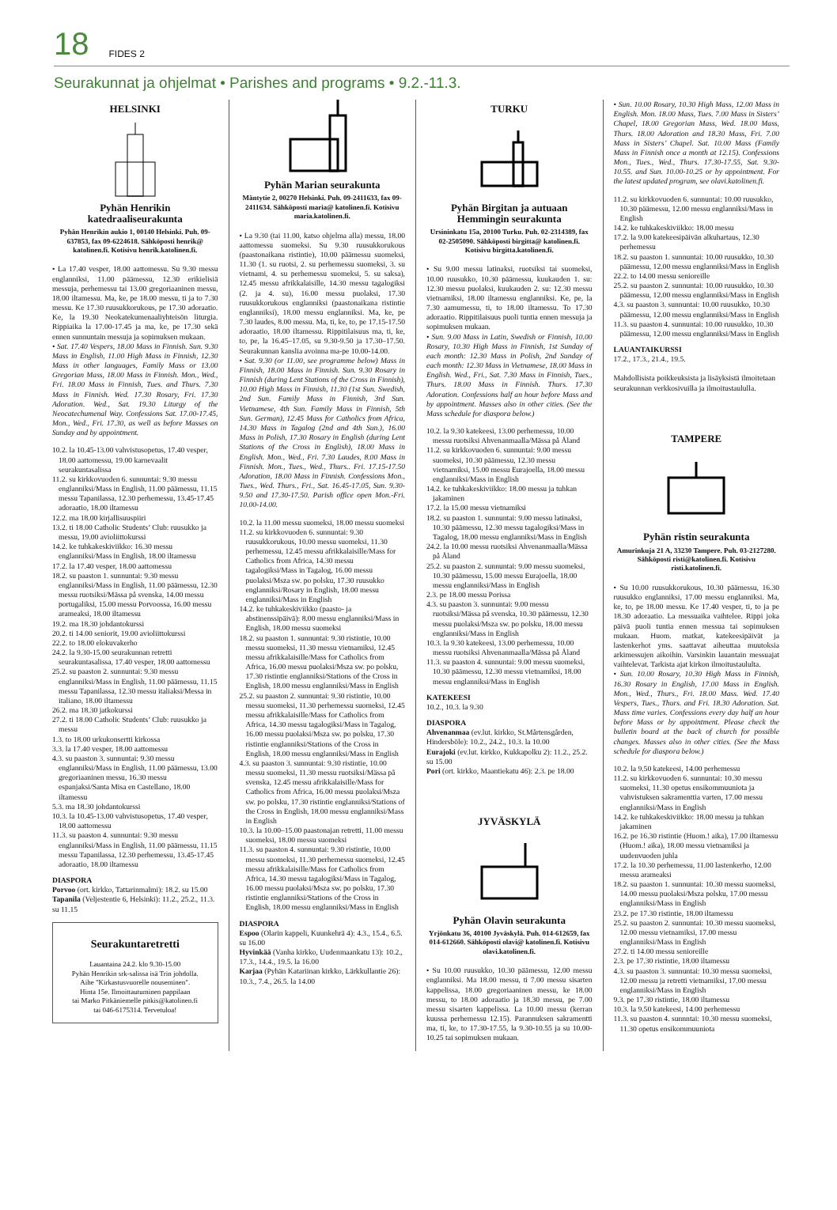18 FIDES 2
Seurakunnat ja ohjelmat • Parishes and programs • 9.2.-11.3.
HELSINKI
Pyhän Henrikin katedraaliseurakunta
Pyhän Henrikin aukio 1, 00140 Helsinki. Puh. 09-637853, fax 09-6224618. Sähköposti henrik@ katolinen.fi. Kotisivu henrik.katolinen.fi.
• La 17.40 vesper, 18.00 aattomessu. Su 9.30 messu englanniksi, 11.00 päämessu, 12.30 erikielisiä messuja, perhemessu tai 13.00 gregoriaaninen messu, 18.00 iltamessu. Ma, ke, pe 18.00 messu, ti ja to 7.30 messu. Ke 17.30 ruusukkorukous, pe 17.30 adoraatio. Ke, la 19.30 Neokatekumenaaliyhteisön liturgia. Rippiaika la 17.00-17.45 ja ma, ke, pe 17.30 sekä ennen sunnuntain messuja ja sopimuksen mukaan.
• Sat. 17.40 Vespers, 18.00 Mass in Finnish. Sun. 9.30 Mass in English, 11.00 High Mass in Finnish, 12.30 Mass in other languages, Family Mass or 13.00 Gregorian Mass, 18.00 Mass in Finnish. Mon., Wed., Fri. 18.00 Mass in Finnish, Tues. and Thurs. 7.30 Mass in Finnish. Wed. 17.30 Rosary, Fri. 17.30 Adoration. Wed., Sat. 19.30 Liturgy of the Neocatechumenal Way. Confessions Sat. 17.00-17.45, Mon., Wed., Fri. 17.30, as well as before Masses on Sunday and by appointment.
10.2. la 10.45-13.00 vahvistusopetus, 17.40 vesper, 18.00 aattomessu, 19.00 karnevaalit seurakuntasalissa
11.2. su kirkkovuoden 6. sunnuntai: 9.30 messu englanniksi/Mass in English, 11.00 päämessu, 11.15 messu Tapanilassa, 12.30 perhemessu, 13.45-17.45 adoraatio, 18.00 iltamessu
12.2. ma 18.00 kirjallisuuspiiri
13.2. ti 18.00 Catholic Students’ Club: ruusukko ja messu, 19.00 avioliittokurssi
14.2. ke tuhkakeskiviikko: 16.30 messu englanniksi/Mass in English, 18.00 iltamessu
17.2. la 17.40 vesper, 18.00 aattomessu
18.2. su paaston 1. sunnuntai: 9.30 messu englanniksi/Mass in English, 11.00 päämessu, 12.30 messu ruotsiksi/Mässa på svenska, 14.00 messu portugaliksi, 15.00 messu Porvoossa, 16.00 messu arameaksi, 18.00 iltamessu
19.2. ma 18.30 johdantokurssi
20.2. ti 14.00 seniorit, 19.00 avioliittokurssi
22.2. to 18.00 elokuvakerho
24.2. la 9.30-15.00 seurakunnan retretti seurakuntasalissa, 17.40 vesper, 18.00 aattomessu
25.2. su paaston 2. sunnuntai: 9.30 messu englanniksi/Mass in English, 11.00 päämessu, 11.15 messu Tapanilassa, 12.30 messu italiaksi/Messa in italiano, 18.00 iltamessu
26.2. ma 18.30 jatkokurssi
27.2. ti 18.00 Catholic Students’ Club: ruusukko ja messu
1.3. to 18.00 urkukonsertti kirkossa
3.3. la 17.40 vesper, 18.00 aattomessu
4.3. su paaston 3. sunnuntai: 9.30 messu englanniksi/Mass in English, 11.00 päämessu, 13.00 gregoriaaninen messu, 16.30 messu espanjaksi/Santa Misa en Castellano, 18.00 iltamessu
5.3. ma 18.30 johdantokurssi
10.3. la 10.45-13.00 vahvistusopetus, 17.40 vesper, 18.00 aattomessu
11.3. su paaston 4. sunnuntai: 9.30 messu englanniksi/Mass in English, 11.00 päämessu, 11.15 messu Tapanilassa, 12.30 perhemessu, 13.45-17.45 adoraatio, 18.00 iltamessu
DIASPORA
Porvoo (ort. kirkko, Tattarinmalmi): 18.2. su 15.00
Tapanila (Veljestentie 6, Helsinki): 11.2., 25.2., 11.3. su 11.15
Seurakuntaretretti
Lauantaina 24.2. klo 9.30-15.00
Pyhän Henrikin srk-salissa isä Trin johdolla.
Aihe "Kirkastusvuorelle nouseminen".
Hinta 15e. Ilmoittautuminen pappilaan
tai Marko Pitkäniemelle pitkis@katolinen.fi
tai 046-6175314. Tervetuloa!
Pyhän Marian seurakunta
Mäntytie 2, 00270 Helsinki. Puh. 09-2411633, fax 09-2411634. Sähköposti maria@ katolinen.fi. Kotisivu maria.katolinen.fi.
• La 9.30 (tai 11.00, katso ohjelma alla) messu, 18.00 aattomessu suomeksi. Su 9.30 ruusukkorukous (paastonaikana ristintie), 10.00 päämessu suomeksi, 11.30 (1. su ruotsi, 2. su perhemessu suomeksi, 3. su vietnami, 4. su perhemessu suomeksi, 5. su saksa), 12.45 messu afrikkalaisille, 14.30 messu tagalogiksi (2. ja 4. su), 16.00 messu puolaksi, 17.30 ruusukkorukous englanniksi (paastonaikana ristintie englanniksi), 18.00 messu englanniksi. Ma, ke, pe 7.30 laudes, 8.00 messu. Ma, ti, ke, to, pe 17.15-17.50 adoraatio, 18.00 iltamessu. Rippitilaisuus ma, ti, ke, to, pe, la 16.45–17.05, su 9.30-9.50 ja 17.30–17.50. Seurakunnan kanslia avoinna ma-pe 10.00-14.00.
• Sat. 9.30 (or 11.00, see programme below) Mass in Finnish, 18.00 Mass in Finnish. Sun. 9.30 Rosary in Finnish (during Lent Stations of the Cross in Finnish), 10.00 High Mass in Finnish, 11.30 (1st Sun. Swedish, 2nd Sun. Family Mass in Finnish, 3rd Sun. Vietnamese, 4th Sun. Family Mass in Finnish, 5th Sun. German), 12.45 Mass for Catholics from Africa, 14.30 Mass in Tagalog (2nd and 4th Sun.), 16.00 Mass in Polish, 17.30 Rosary in English (during Lent Stations of the Cross in English), 18.00 Mass in English. Mon., Wed., Fri. 7.30 Laudes, 8.00 Mass in Finnish. Mon., Tues., Wed., Thurs.. Fri. 17.15-17.50 Adoration, 18.00 Mass in Finnish. Confessions Mon., Tues., Wed. Thurs., Fri., Sat. 16.45-17.05, Sun. 9.30-9.50 and 17.30-17.50. Parish office open Mon.-Fri. 10.00-14.00.
10.2. la 11.00 messu suomeksi, 18.00 messu suomeksi
11.2. su kirkkovuoden 6. sunnuntai: 9.30 ruusukkorukous, 10.00 messu suomeksi, 11.30 perhemessu, 12.45 messu afrikkalaisille/Mass for Catholics from Africa, 14.30 messu tagalogiksi/Mass in Tagalog, 16.00 messu puolaksi/Msza sw. po polsku, 17.30 ruusukko englanniksi/Rosary in English, 18.00 messu englanniksi/Mass in English
14.2. ke tuhkakeskiviikko (paasto- ja abstinenssipäivä): 8.00 messu englanniksi/Mass in English, 18.00 messu suomeksi
18.2. su paaston 1. sunnuntai: 9.30 ristintie, 10.00 messu suomeksi, 11.30 messu vietnamiksi, 12.45 messu afrikkalaisille/Mass for Catholics from Africa, 16.00 messu puolaksi/Msza sw. po polsku, 17.30 ristintie englanniksi/Stations of the Cross in English, 18.00 messu englanniksi/Mass in English
25.2. su paaston 2. sunnuntai: 9.30 ristintie, 10.00 messu suomeksi, 11.30 perhemessu suomeksi, 12.45 messu afrikkalaisille/Mass for Catholics from Africa, 14.30 messu tagalogiksi/Mass in Tagalog, 16.00 messu puolaksi/Msza sw. po polsku, 17.30 ristintie englanniksi/Stations of the Cross in English, 18.00 messu englanniksi/Mass in English
4.3. su paaston 3. sunnuntai: 9.30 ristintie, 10.00 messu suomeksi, 11.30 messu ruotsiksi/Mässa på svenska, 12.45 messu afrikkalaisille/Mass for Catholics from Africa, 16.00 messu puolaksi/Msza sw. po polsku, 17.30 ristintie englanniksi/Stations of the Cross in English, 18.00 messu englanniksi/Mass in English
10.3. la 10.00–15.00 paastonajan retretti, 11.00 messu suomeksi, 18.00 messu suomeksi
11.3. su paaston 4. sunnuntai: 9.30 ristintie, 10.00 messu suomeksi, 11.30 perhemessu suomeksi, 12.45 messu afrikkalaisille/Mass for Catholics from Africa, 14.30 messu tagalogiksi/Mass in Tagalog, 16.00 messu puolaksi/Msza sw. po polsku, 17.30 ristintie englanniksi/Stations of the Cross in English, 18.00 messu englanniksi/Mass in English
DIASPORA
Espoo (Olarin kappeli, Kuunkehrä 4): 4.3., 15.4., 6.5. su 16.00
Hyvinkää (Vanha kirkko, Uudenmaankatu 13): 10.2., 17.3., 14.4., 19.5. la 16.00
Karjaa (Pyhän Katariinan kirkko, Lärkkullantie 26): 10.3., 7.4., 26.5. la 14.00
TURKU
Pyhän Birgitan ja autuaan Hemmingin seurakunta
Ursininkatu 15a, 20100 Turku. Puh. 02-2314389, fax 02-2505090. Sähköposti birgitta@ katolinen.fi. Kotisivu birgitta.katolinen.fi.
• Su 9.00 messu latinaksi, ruotsiksi tai suomeksi, 10.00 ruusukko, 10.30 päämessu, kuukauden 1. su: 12.30 messu puolaksi, kuukauden 2. su: 12.30 messu vietnamiksi, 18.00 iltamessu englanniksi. Ke, pe, la 7.30 aamumessu, ti, to 18.00 iltamessu. To 17.30 adoraatio. Rippitilaisuus puoli tuntia ennen messuja ja sopimuksen mukaan.
• Sun. 9.00 Mass in Latin, Swedish or Finnish, 10.00 Rosary, 10.30 High Mass in Finnish, 1st Sunday of each month: 12.30 Mass in Polish, 2nd Sunday of each month: 12.30 Mass in Vietnamese, 18.00 Mass in English. Wed., Fri., Sat. 7.30 Mass in Finnish, Tues., Thurs. 18.00 Mass in Finnish. Thurs. 17.30 Adoration. Confessions half an hour before Mass and by appointment. Masses also in other cities. (See the Mass schedule for diaspora below.)
10.2. la 9.30 katekeesi, 13.00 perhemessu, 10.00 messu ruotsiksi Ahvenanmaalla/Mässa på Åland
11.2. su kirkkovuoden 6. sunnuntai: 9.00 messu suomeksi, 10.30 päämessu, 12.30 messu vietnamiksi, 15.00 messu Eurajoella, 18.00 messu englanniksi/Mass in English
14.2. ke tuhkakeskiviikko: 18.00 messu ja tuhkan jakaminen
17.2. la 15.00 messu vietnamiksi
18.2. su paaston 1. sunnuntai: 9.00 messu latinaksi, 10.30 päämessu, 12.30 messu tagalogiksi/Mass in Tagalog, 18.00 messu englanniksi/Mass in English
24.2. la 10.00 messu ruotsiksi Ahvenanmaalla/Mässa på Åland
25.2. su paaston 2. sunnuntai: 9.00 messu suomeksi, 10.30 päämessu, 15.00 messu Eurajoella, 18.00 messu englanniksi/Mass in English
2.3. pe 18.00 messu Porissa
4.3. su paaston 3. sunnuntai: 9.00 messu ruotsiksi/Mässa på svenska, 10.30 päämessu, 12.30 messu puolaksi/Msza sw. po polsku, 18.00 messu englanniksi/Mass in English
10.3. la 9.30 katekeesi, 13.00 perhemessu, 10.00 messu ruotsiksi Ahvenanmaalla/Mässa på Åland
11.3. su paaston 4. sunnuntai: 9.00 messu suomeksi, 10.30 päämessu, 12.30 messu vietnamiksi, 18.00 messu englanniksi/Mass in English
KATEKEESI
10.2., 10.3. la 9.30
DIASPORA
Ahvenanmaa (ev.lut. kirkko, St.Mårtensgården, Hindersböle): 10.2., 24.2., 10.3. la 10.00
Eurajoki (ev.lut. kirkko, Kukkapolku 2): 11.2., 25.2. su 15.00
Pori (ort. kirkko, Maantiekatu 46): 2.3. pe 18.00
JYVÄSKYLÄ
Pyhän Olavin seurakunta
Yrjönkatu 36, 40100 Jyväskylä. Puh. 014-612659, fax 014-612660. Sähköposti olavi@ katolinen.fi. Kotisivu olavi.katolinen.fi.
• Su 10.00 ruusukko, 10.30 päämessu, 12.00 messu englanniksi. Ma 18.00 messu, ti 7.00 messu sisarten kappelissa, 18.00 gregoriaaninen messu, ke 18.00 messu, to 18.00 adoraatio ja 18.30 messu, pe 7.00 messu sisarten kappelissa. La 10.00 messu (kerran kuussa perhemessu 12.15). Parannuksen sakramentti ma, ti, ke, to 17.30-17.55, la 9.30-10.55 ja su 10.00-10.25 tai sopimuksen mukaan.
• Sun. 10.00 Rosary, 10.30 High Mass, 12.00 Mass in English. Mon. 18.00 Mass, Tues. 7.00 Mass in Sisters’ Chapel, 18.00 Gregorian Mass, Wed. 18.00 Mass, Thurs. 18.00 Adoration and 18.30 Mass, Fri. 7.00 Mass in Sisters’ Chapel. Sat. 10.00 Mass (Family Mass in Finnish once a month at 12.15). Confessions Mon., Tues., Wed., Thurs. 17.30-17.55, Sat. 9.30-10.55. and Sun. 10.00-10.25 or by appointment. For the latest updated program, see olavi.katolinen.fi.
11.2. su kirkkovuoden 6. sunnuntai: 10.00 ruusukko, 10.30 päämessu, 12.00 messu englanniksi/Mass in English
14.2. ke tuhkakeskiviikko: 18.00 messu
17.2. la 9.00 katekeesipäivän alkuhartaus, 12.30 perhemessu
18.2. su paaston 1. sunnuntai: 10.00 ruusukko, 10.30 päämessu, 12.00 messu englanniksi/Mass in English
22.2. to 14.00 messu senioreille
25.2. su paaston 2. sunnuntai: 10.00 ruusukko, 10.30 päämessu, 12.00 messu englanniksi/Mass in English
4.3. su paaston 3. sunnuntai: 10.00 ruusukko, 10.30 päämessu, 12.00 messu englanniksi/Mass in English
11.3. su paaston 4. sunnuntai: 10.00 ruusukko, 10.30 päämessu, 12.00 messu englanniksi/Mass in English
LAUANTAIKURSSI
17.2., 17.3., 21.4., 19.5.
Mahdollisista poikkeuksista ja lisäyksistä ilmoitetaan seurakunnan verkkosivuilla ja ilmoitustaululla.
TAMPERE
Pyhän ristin seurakunta
Amurinkuja 21 A, 33230 Tampere. Puh. 03-2127280. Sähköposti risti@katolinen.fi. Kotisivu risti.katolinen.fi.
• Su 10.00 ruusukkorukous, 10.30 päämessu, 16.30 ruusukko englanniksi, 17.00 messu englanniksi. Ma, ke, to, pe 18.00 messu. Ke 17.40 vesper, ti, to ja pe 18.30 adoraatio. La messuaika vaihtelee. Rippi joka päivä puoli tuntia ennen messua tai sopimuksen mukaan. Huom. matkat, katekeesipäivät ja lastenkerhot yms. saattavat aiheuttaa muutoksia arkimessujen aikoihin. Varsinkin lauantain messuajat vaihtelevat. Tarkista ajat kirkon ilmoitustaululta.
• Sun. 10.00 Rosary, 10.30 High Mass in Finnish, 16.30 Rosary in English, 17.00 Mass in English. Mon., Wed., Thurs., Fri. 18.00 Mass. Wed. 17.40 Vespers, Tues., Thurs. and Fri. 18.30 Adoration. Sat. Mass time varies. Confessions every day half an hour before Mass or by appointment. Please check the bulletin board at the back of church for possible changes. Masses also in other cities. (See the Mass schedule for diaspora below.)
10.2. la 9.50 katekeesi, 14.00 perhemessu
11.2. su kirkkovuoden 6. sunnuntai: 10.30 messu suomeksi, 11.30 opetus ensikommuuniota ja vahvistuksen sakramenttia varten, 17.00 messu englanniksi/Mass in English
14.2. ke tuhkakeskiviikko: 18.00 messu ja tuhkan jakaminen
16.2. pe 16.30 ristintie (Huom.! aika), 17.00 iltamessu (Huom.! aika), 18.00 messu vietnamiksi ja uudenvuoden juhla
17.2. la 10.30 perhemessu, 11.00 lastenkerho, 12.00 messu arameaksi
18.2. su paaston 1. sunnuntai: 10.30 messu suomeksi, 14.00 messu puolaksi/Msza polsku, 17.00 messu englanniksi/Mass in English
23.2. pe 17.30 ristintie, 18.00 iltamessu
25.2. su paaston 2. sunnuntai: 10.30 messu suomeksi, 12.00 messu vietnamiksi, 17.00 messu englanniksi/Mass in English
27.2. ti 14.00 messu senioreille
2.3. pe 17.30 ristintie, 18.00 iltamessu
4.3. su paaston 3. sunnuntai: 10.30 messu suomeksi, 12.00 messu ja retretti vietnamiksi, 17.00 messu englanniksi/Mass in English
9.3. pe 17.30 ristintie, 18.00 iltamessu
10.3. la 9.50 katekeesi, 14.00 perhemessu
11.3. su paaston 4. sunnntai: 10.30 messu suomeksi, 11.30 opetus ensikommuuniota